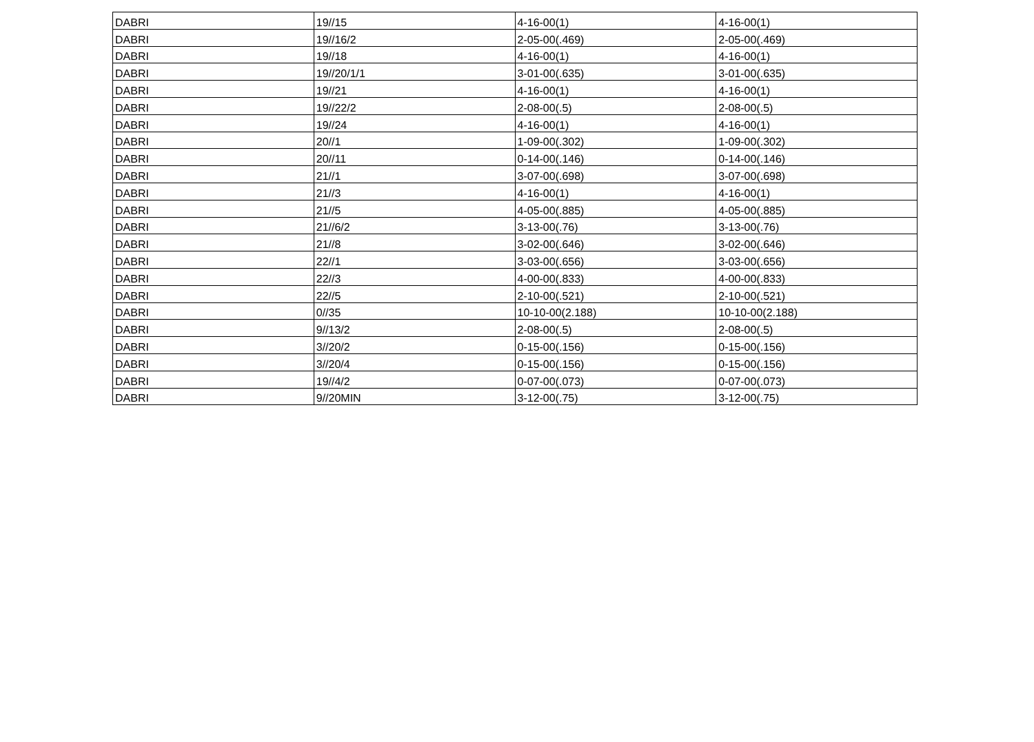| DABRI | 19//15 | 4-16-00(1) | 4-16-00(1) |
| DABRI | 19//16/2 | 2-05-00(.469) | 2-05-00(.469) |
| DABRI | 19//18 | 4-16-00(1) | 4-16-00(1) |
| DABRI | 19//20/1/1 | 3-01-00(.635) | 3-01-00(.635) |
| DABRI | 19//21 | 4-16-00(1) | 4-16-00(1) |
| DABRI | 19//22/2 | 2-08-00(.5) | 2-08-00(.5) |
| DABRI | 19//24 | 4-16-00(1) | 4-16-00(1) |
| DABRI | 20//1 | 1-09-00(.302) | 1-09-00(.302) |
| DABRI | 20//11 | 0-14-00(.146) | 0-14-00(.146) |
| DABRI | 21//1 | 3-07-00(.698) | 3-07-00(.698) |
| DABRI | 21//3 | 4-16-00(1) | 4-16-00(1) |
| DABRI | 21//5 | 4-05-00(.885) | 4-05-00(.885) |
| DABRI | 21//6/2 | 3-13-00(.76) | 3-13-00(.76) |
| DABRI | 21//8 | 3-02-00(.646) | 3-02-00(.646) |
| DABRI | 22//1 | 3-03-00(.656) | 3-03-00(.656) |
| DABRI | 22//3 | 4-00-00(.833) | 4-00-00(.833) |
| DABRI | 22//5 | 2-10-00(.521) | 2-10-00(.521) |
| DABRI | 0//35 | 10-10-00(2.188) | 10-10-00(2.188) |
| DABRI | 9//13/2 | 2-08-00(.5) | 2-08-00(.5) |
| DABRI | 3//20/2 | 0-15-00(.156) | 0-15-00(.156) |
| DABRI | 3//20/4 | 0-15-00(.156) | 0-15-00(.156) |
| DABRI | 19//4/2 | 0-07-00(.073) | 0-07-00(.073) |
| DABRI | 9//20MIN | 3-12-00(.75) | 3-12-00(.75) |